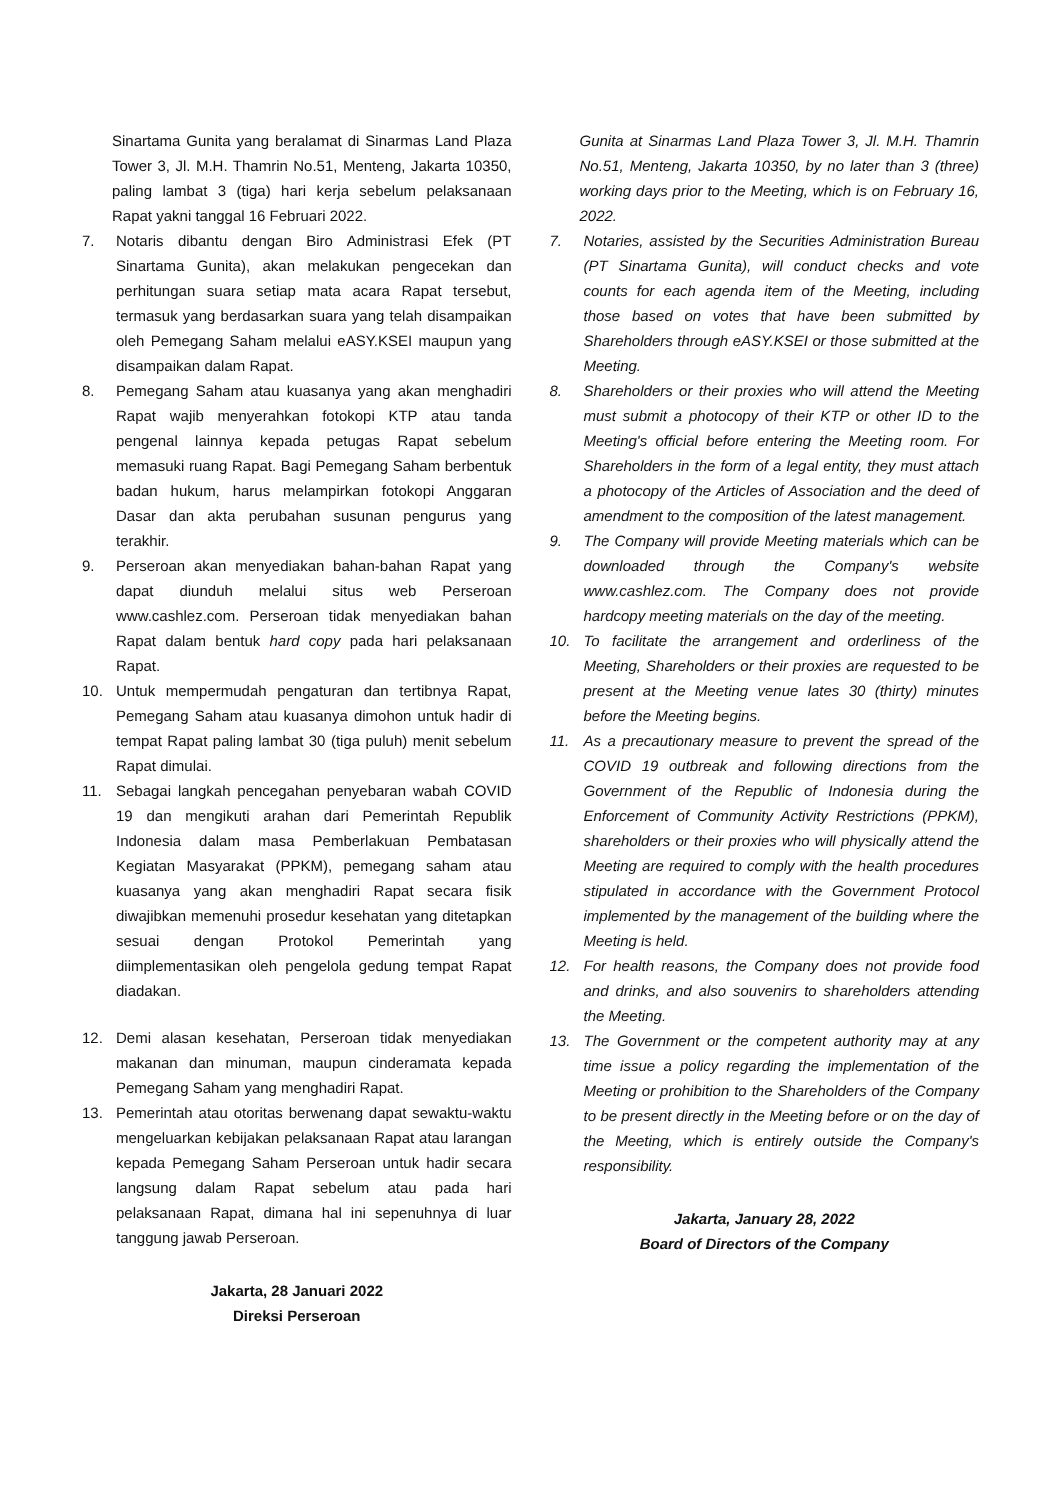Sinartama Gunita yang beralamat di Sinarmas Land Plaza Tower 3, Jl. M.H. Thamrin No.51, Menteng, Jakarta 10350, paling lambat 3 (tiga) hari kerja sebelum pelaksanaan Rapat yakni tanggal 16 Februari 2022.
7. Notaris dibantu dengan Biro Administrasi Efek (PT Sinartama Gunita), akan melakukan pengecekan dan perhitungan suara setiap mata acara Rapat tersebut, termasuk yang berdasarkan suara yang telah disampaikan oleh Pemegang Saham melalui eASY.KSEI maupun yang disampaikan dalam Rapat.
8. Pemegang Saham atau kuasanya yang akan menghadiri Rapat wajib menyerahkan fotokopi KTP atau tanda pengenal lainnya kepada petugas Rapat sebelum memasuki ruang Rapat. Bagi Pemegang Saham berbentuk badan hukum, harus melampirkan fotokopi Anggaran Dasar dan akta perubahan susunan pengurus yang terakhir.
9. Perseroan akan menyediakan bahan-bahan Rapat yang dapat diunduh melalui situs web Perseroan www.cashlez.com. Perseroan tidak menyediakan bahan Rapat dalam bentuk hard copy pada hari pelaksanaan Rapat.
10. Untuk mempermudah pengaturan dan tertibnya Rapat, Pemegang Saham atau kuasanya dimohon untuk hadir di tempat Rapat paling lambat 30 (tiga puluh) menit sebelum Rapat dimulai.
11. Sebagai langkah pencegahan penyebaran wabah COVID 19 dan mengikuti arahan dari Pemerintah Republik Indonesia dalam masa Pemberlakuan Pembatasan Kegiatan Masyarakat (PPKM), pemegang saham atau kuasanya yang akan menghadiri Rapat secara fisik diwajibkan memenuhi prosedur kesehatan yang ditetapkan sesuai dengan Protokol Pemerintah yang diimplementasikan oleh pengelola gedung tempat Rapat diadakan.
12. Demi alasan kesehatan, Perseroan tidak menyediakan makanan dan minuman, maupun cinderamata kepada Pemegang Saham yang menghadiri Rapat.
13. Pemerintah atau otoritas berwenang dapat sewaktu-waktu mengeluarkan kebijakan pelaksanaan Rapat atau larangan kepada Pemegang Saham Perseroan untuk hadir secara langsung dalam Rapat sebelum atau pada hari pelaksanaan Rapat, dimana hal ini sepenuhnya di luar tanggung jawab Perseroan.
Jakarta, 28 Januari 2022
Direksi Perseroan
Gunita at Sinarmas Land Plaza Tower 3, Jl. M.H. Thamrin No.51, Menteng, Jakarta 10350, by no later than 3 (three) working days prior to the Meeting, which is on February 16, 2022.
7. Notaries, assisted by the Securities Administration Bureau (PT Sinartama Gunita), will conduct checks and vote counts for each agenda item of the Meeting, including those based on votes that have been submitted by Shareholders through eASY.KSEI or those submitted at the Meeting.
8. Shareholders or their proxies who will attend the Meeting must submit a photocopy of their KTP or other ID to the Meeting's official before entering the Meeting room. For Shareholders in the form of a legal entity, they must attach a photocopy of the Articles of Association and the deed of amendment to the composition of the latest management.
9. The Company will provide Meeting materials which can be downloaded through the Company's website www.cashlez.com. The Company does not provide hardcopy meeting materials on the day of the meeting.
10. To facilitate the arrangement and orderliness of the Meeting, Shareholders or their proxies are requested to be present at the Meeting venue lates 30 (thirty) minutes before the Meeting begins.
11. As a precautionary measure to prevent the spread of the COVID 19 outbreak and following directions from the Government of the Republic of Indonesia during the Enforcement of Community Activity Restrictions (PPKM), shareholders or their proxies who will physically attend the Meeting are required to comply with the health procedures stipulated in accordance with the Government Protocol implemented by the management of the building where the Meeting is held.
12. For health reasons, the Company does not provide food and drinks, and also souvenirs to shareholders attending the Meeting.
13. The Government or the competent authority may at any time issue a policy regarding the implementation of the Meeting or prohibition to the Shareholders of the Company to be present directly in the Meeting before or on the day of the Meeting, which is entirely outside the Company's responsibility.
Jakarta, January 28, 2022
Board of Directors of the Company